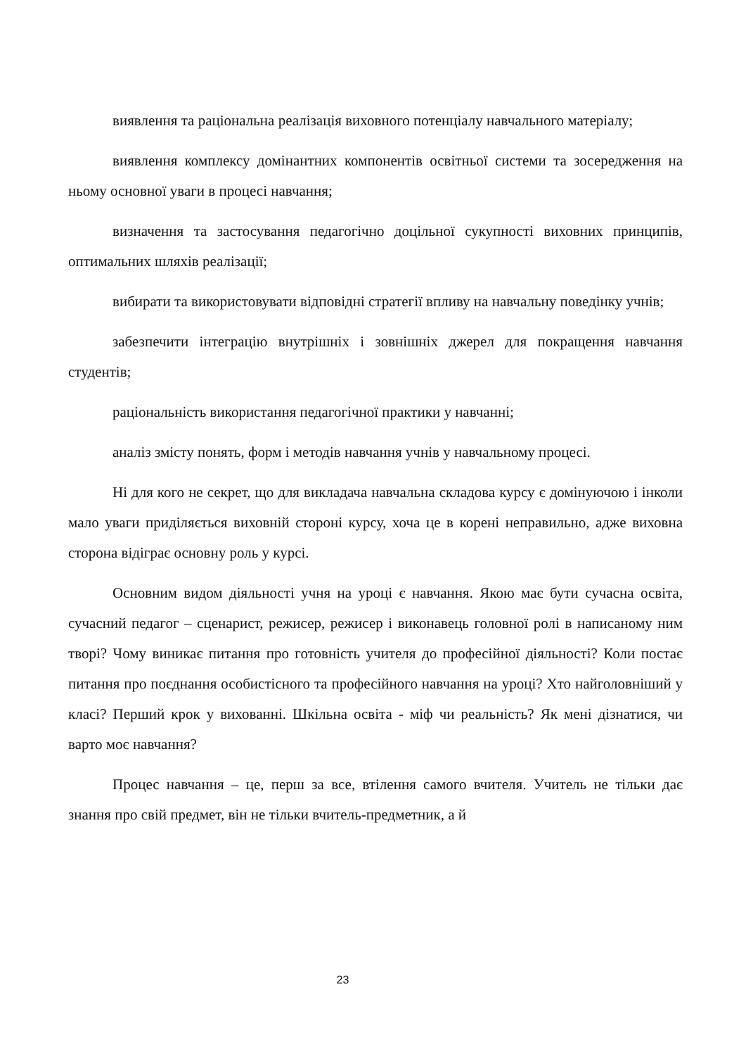виявлення та раціональна реалізація виховного потенціалу навчального матеріалу;
виявлення комплексу домінантних компонентів освітньої системи та зосередження на ньому основної уваги в процесі навчання;
визначення та застосування педагогічно доцільної сукупності виховних принципів, оптимальних шляхів реалізації;
вибирати та використовувати відповідні стратегії впливу на навчальну поведінку учнів;
забезпечити інтеграцію внутрішніх і зовнішніх джерел для покращення навчання студентів;
раціональність використання педагогічної практики у навчанні;
аналіз змісту понять, форм і методів навчання учнів у навчальному процесі.
Ні для кого не секрет, що для викладача навчальна складова курсу є домінуючою і інколи мало уваги приділяється виховній стороні курсу, хоча це в корені неправильно, адже виховна сторона відіграє основну роль у курсі.
Основним видом діяльності учня на уроці є навчання. Якою має бути сучасна освіта, сучасний педагог – сценарист, режисер, режисер і виконавець головної ролі в написаному ним творі? Чому виникає питання про готовність учителя до професійної діяльності? Коли постає питання про поєднання особистісного та професійного навчання на уроці? Хто найголовніший у класі? Перший крок у вихованні. Шкільна освіта - міф чи реальність? Як мені дізнатися, чи варто моє навчання?
Процес навчання – це, перш за все, втілення самого вчителя. Учитель не тільки дає знання про свій предмет, він не тільки вчитель-предметник, а й
23